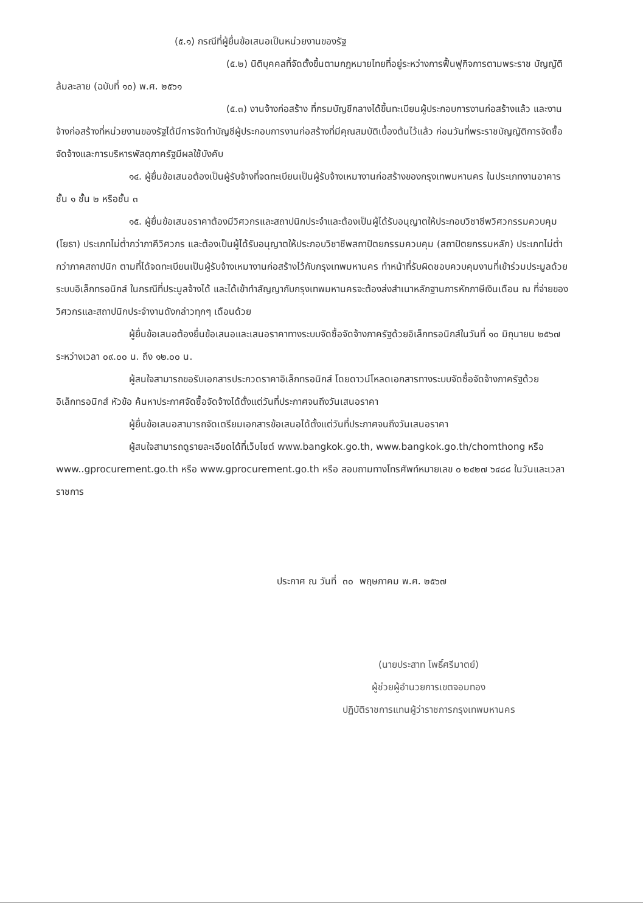(๕.๑) กรณีที่ผู้ยื่นข้อเสนอเป็นหน่วยงานของรัฐ
(๕.๒) นิติบุคคลที่จัดตั้งขึ้นตามกฎหมายไทยที่อยู่ระหว่างการฟื้นฟูกิจการตามพระราช บัญญัติล้มละลาย (ฉบับที่ ๑๐) พ.ศ. ๒๕๖๑
(๕.๓) งานจ้างก่อสร้าง ที่กรมบัญชีกลางได้ขึ้นทะเบียนผู้ประกอบการงานก่อสร้างแล้ว และงานจ้างก่อสร้างที่หน่วยงานของรัฐได้มีการจัดทำบัญชีผู้ประกอบการงานก่อสร้างที่มีคุณสมบัติเบื้องต้นไว้แล้ว ก่อนวันที่พระราชบัญญัติการจัดซื้อจัดจ้างและการบริหารพัสดุภาครัฐมีผลใช้บังคับ
๑๔. ผู้ยื่นข้อเสนอต้องเป็นผู้รับจ้างที่จดทะเบียนเป็นผู้รับจ้างเหมางานก่อสร้างของกรุงเทพมหานคร ในประเภทงานอาคาร ชั้น ๑ ชั้น ๒ หรือชั้น ๓
๑๕. ผู้ยื่นข้อเสนอราคาต้องมีวิศวกรและสถาปนิกประจำและต้องเป็นผู้ได้รับอนุญาตให้ประกอบวิชาชีพวิศวกรรมควบคุม (โยธา) ประเภทไม่ต่ำกว่าภาคีวิศวกร และต้องเป็นผู้ได้รับอนุญาตให้ประกอบวิชาชีพสถาปัตยกรรมควบคุม (สถาปัตยกรรมหลัก) ประเภทไม่ต่ำกว่าภาคสถาปนิก ตามที่ได้จดทะเบียนเป็นผู้รับจ้างเหมางานก่อสร้างไว้กับกรุงเทพมหานคร ทำหน้าที่รับผิดชอบควบคุมงานที่เข้าร่วมประมูลด้วยระบบอิเล็กทรอนิกส์ ในกรณีที่ประมูลจ้างได้ และได้เข้าทำสัญญากับกรุงเทพมหานครจะต้องส่งสำเนาหลักฐานการหักภาษีเงินเดือน ณ ที่จ่ายของวิศวกรและสถาปนิกประจำงานดังกล่าวทุกๆ เดือนด้วย
ผู้ยื่นข้อเสนอต้องยื่นข้อเสนอและเสนอราคาทางระบบจัดซื้อจัดจ้างภาครัฐด้วยอิเล็กทรอนิกส์ในวันที่ ๑๐ มิถุนายน ๒๕๖๗ ระหว่างเวลา ๐๙.๐๐ น. ถึง ๑๒.๐๐ น.
ผู้สนใจสามารถขอรับเอกสารประกวดราคาอิเล็กทรอนิกส์ โดยดาวน์โหลดเอกสารทางระบบจัดซื้อจัดจ้างภาครัฐด้วยอิเล็กทรอนิกส์ หัวข้อ ค้นหาประกาศจัดซื้อจัดจ้างได้ตั้งแต่วันที่ประกาศจนถึงวันเสนอราคา
ผู้ยื่นข้อเสนอสามารถจัดเตรียมเอกสารข้อเสนอได้ตั้งแต่วันที่ประกาศจนถึงวันเสนอราคา
ผู้สนใจสามารถดูรายละเอียดได้ที่เว็บไซต์ www.bangkok.go.th, www.bangkok.go.th/chomthong หรือ www..gprocurement.go.th หรือ www.gprocurement.go.th หรือ สอบถามทางโทรศัพท์หมายเลข ๐ ๒๔๒๗ ๖๔๘๘ ในวันและเวลาราชการ
ประกาศ ณ วันที่ ๓๐ พฤษภาคม พ.ศ. ๒๕๖๗
(นายประสาท โพธิ์ศรีมาตย์)
ผู้ช่วยผู้อำนวยการเขตจอมทอง
ปฏิบัติราชการแทนผู้ว่าราชการกรุงเทพมหานคร